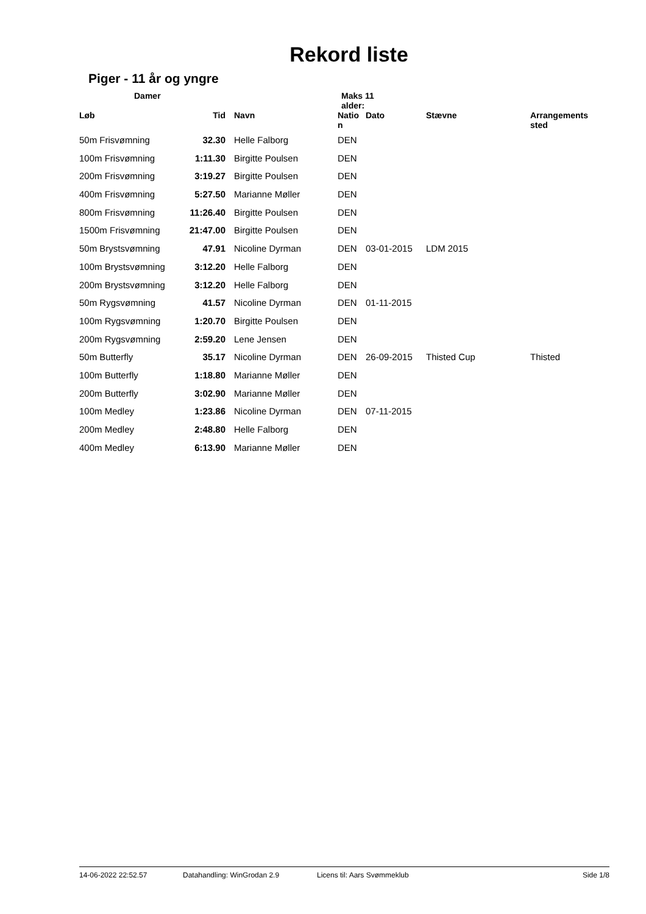Rekord liste
Piger - 11 år og yngre
Damer Maks 11
alder:
| Løb | Tid | Navn | Natio n | Dato | Stævne | Arrangements sted |
| --- | --- | --- | --- | --- | --- | --- |
| 50m Frisvømning | 32.30 | Helle Falborg | DEN | | | |
| 100m Frisvømning | 1:11.30 | Birgitte Poulsen | DEN | | | |
| 200m Frisvømning | 3:19.27 | Birgitte Poulsen | DEN | | | |
| 400m Frisvømning | 5:27.50 | Marianne Møller | DEN | | | |
| 800m Frisvømning | 11:26.40 | Birgitte Poulsen | DEN | | | |
| 1500m Frisvømning | 21:47.00 | Birgitte Poulsen | DEN | | | |
| 50m Brystsvømning | 47.91 | Nicoline Dyrman | DEN | 03-01-2015 | LDM 2015 | |
| 100m Brystsvømning | 3:12.20 | Helle Falborg | DEN | | | |
| 200m Brystsvømning | 3:12.20 | Helle Falborg | DEN | | | |
| 50m Rygsvømning | 41.57 | Nicoline Dyrman | DEN | 01-11-2015 | | |
| 100m Rygsvømning | 1:20.70 | Birgitte Poulsen | DEN | | | |
| 200m Rygsvømning | 2:59.20 | Lene Jensen | DEN | | | |
| 50m Butterfly | 35.17 | Nicoline Dyrman | DEN | 26-09-2015 | Thisted Cup | Thisted |
| 100m Butterfly | 1:18.80 | Marianne Møller | DEN | | | |
| 200m Butterfly | 3:02.90 | Marianne Møller | DEN | | | |
| 100m Medley | 1:23.86 | Nicoline Dyrman | DEN | 07-11-2015 | | |
| 200m Medley | 2:48.80 | Helle Falborg | DEN | | | |
| 400m Medley | 6:13.90 | Marianne Møller | DEN | | | |
14-06-2022 22:52.57 Datahandling: WinGrodan 2.9 Licens til: Aars Svømmeklub Side 1/8